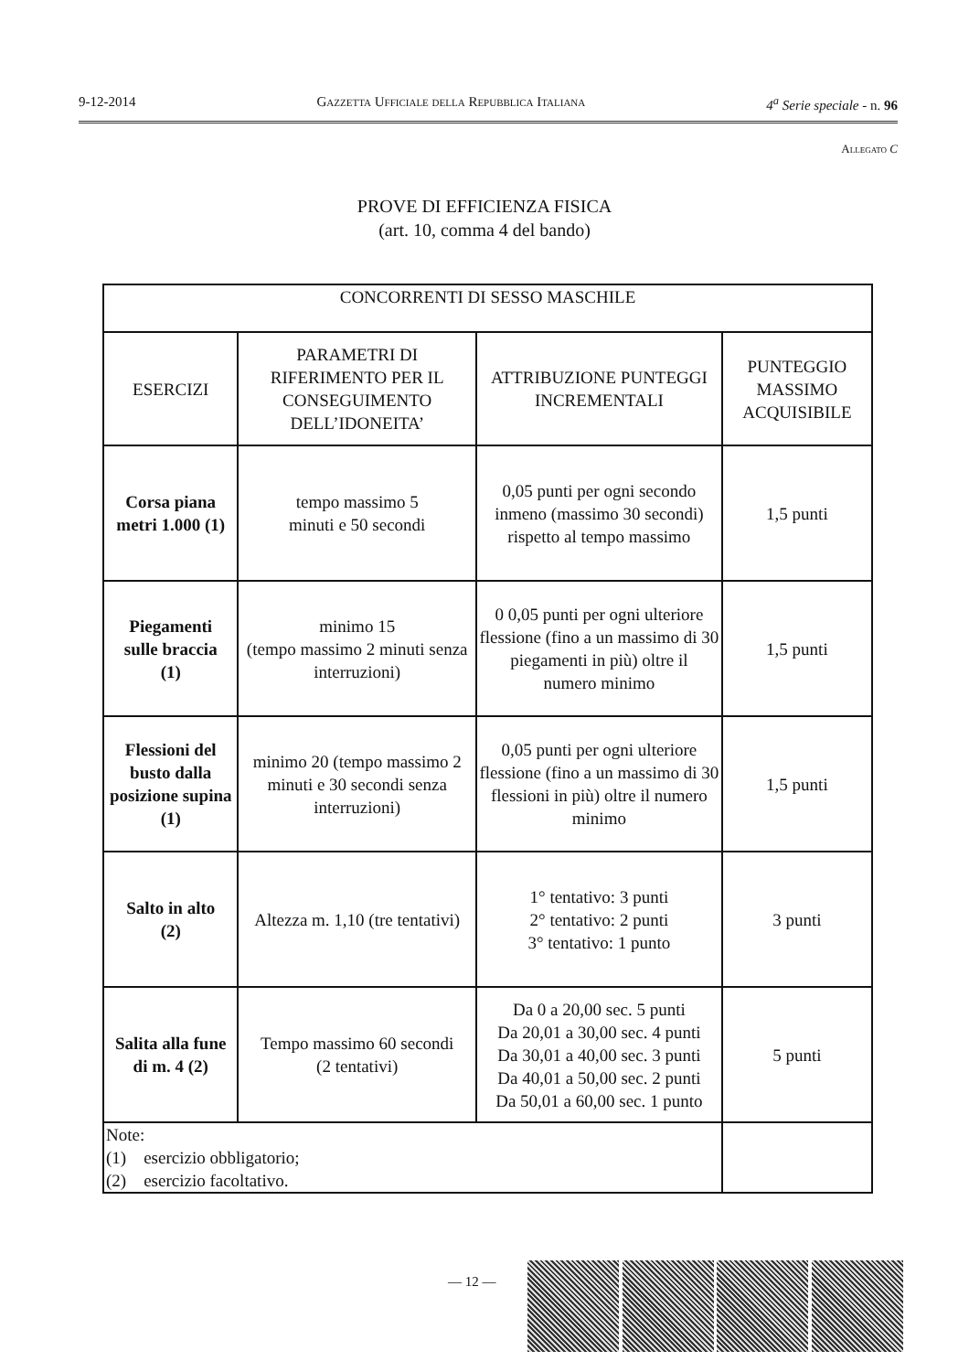9-12-2014 Gazzetta Ufficiale della Repubblica Italiana 4<sup>a</sup> Serie speciale - n. 96
Allegato C
PROVE DI EFFICIENZA FISICA
(art. 10, comma 4 del bando)
| CONCORRENTI DI SESSO MASCHILE | | | |
| --- | --- | --- | --- |
| ESERCIZI | PARAMETRI DI RIFERIMENTO PER IL CONSEGUIMENTO DELL’IDONEITA’ | ATTRIBUZIONE PUNTEGGI INCREMENTALI | PUNTEGGIO MASSIMO ACQUISIBILE |
| Corsa piana metri 1.000 (1) | tempo massimo 5 minuti e 50 secondi | 0,05 punti per ogni secondo inmeno (massimo 30 secondi) rispetto al tempo massimo | 1,5 punti |
| Piegamenti sulle braccia (1) | minimo 15 (tempo massimo 2 minuti senza interruzioni) | 0 0,05 punti per ogni ulteriore flessione (fino a un massimo di 30 piegamenti in più) oltre il numero minimo | 1,5 punti |
| Flessioni del busto dalla posizione supina (1) | minimo 20 (tempo massimo 2 minuti e 30 secondi senza interruzioni) | 0,05 punti per ogni ulteriore flessione (fino a un massimo di 30 flessioni in più) oltre il numero minimo | 1,5 punti |
| Salto in alto (2) | Altezza m. 1,10 (tre tentativi) | 1° tentativo: 3 punti 2° tentativo: 2 punti 3° tentativo: 1 punto | 3 punti |
| Salita alla fune di m. 4 (2) | Tempo massimo 60 secondi (2 tentativi) | Da 0 a 20,00 sec. 5 punti Da 20,01 a 30,00 sec. 4 punti Da 30,01 a 40,00 sec. 3 punti Da 40,01 a 50,00 sec. 2 punti Da 50,01 a 60,00 sec. 1 punto | 5 punti |
| Note: (1) esercizio obbligatorio; (2) esercizio facoltativo. | | | |
— 12 —